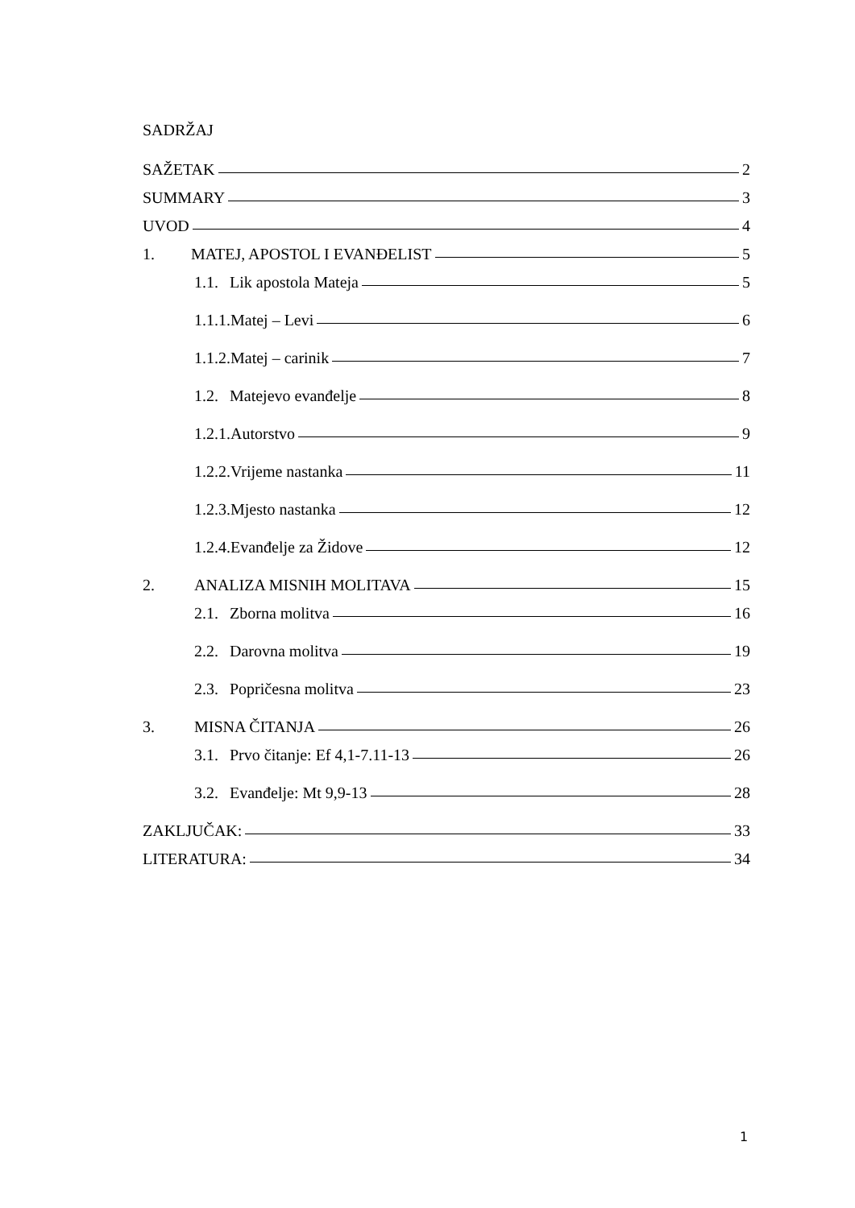SADRŽAJ
SAŽETAK 2
SUMMARY 3
UVOD 4
1. MATEJ, APOSTOL I EVANĐELIST 5
1.1. Lik apostola Mateja 5
1.1.1.Matej – Levi 6
1.1.2.Matej – carinik 7
1.2. Matejevo evanđelje 8
1.2.1.Autorstvo 9
1.2.2.Vrijeme nastanka 11
1.2.3.Mjesto nastanka 12
1.2.4.Evanđelje za Židove 12
2. ANALIZA MISNIH MOLITAVA 15
2.1. Zborna molitva 16
2.2. Darovna molitva 19
2.3. Popričesna molitva 23
3. MISNA ČITANJA 26
3.1. Prvo čitanje: Ef 4,1-7.11-13 26
3.2. Evanđelje: Mt 9,9-13 28
ZAKLJUČAK: 33
LITERATURA: 34
1